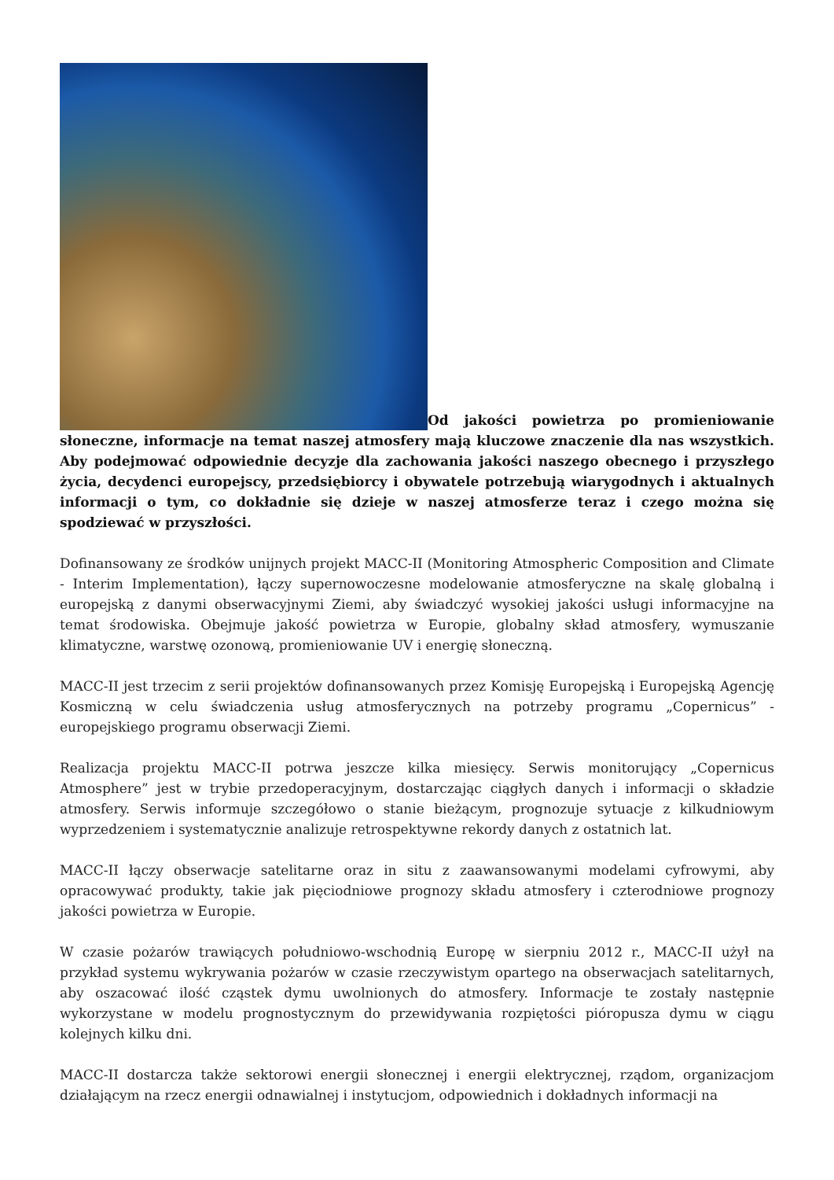Od jakości powietrza po promieniowanie słoneczne, informacje na temat naszej atmosfery mają kluczowe znaczenie dla nas wszystkich. Aby podejmować odpowiednie decyzje dla zachowania jakości naszego obecnego i przyszłego życia, decydenci europejscy, przedsiębiorcy i obywatele potrzebują wiarygodnych i aktualnych informacji o tym, co dokładnie się dzieje w naszej atmosferze teraz i czego można się spodziewać w przyszłości.
Dofinansowany ze środków unijnych projekt MACC-II (Monitoring Atmospheric Composition and Climate - Interim Implementation), łączy supernowoczesne modelowanie atmosferyczne na skalę globalną i europejską z danymi obserwacyjnymi Ziemi, aby świadczyć wysokiej jakości usługi informacyjne na temat środowiska. Obejmuje jakość powietrza w Europie, globalny skład atmosfery, wymuszanie klimatyczne, warstwę ozonową, promieniowanie UV i energię słoneczną.
MACC-II jest trzecim z serii projektów dofinansowanych przez Komisję Europejską i Europejską Agencję Kosmiczną w celu świadczenia usług atmosferycznych na potrzeby programu „Copernicus” - europejskiego programu obserwacji Ziemi.
Realizacja projektu MACC-II potrwa jeszcze kilka miesięcy. Serwis monitorujący „Copernicus Atmosphere” jest w trybie przedoperacyjnym, dostarczając ciągłych danych i informacji o składzie atmosfery. Serwis informuje szczegółowo o stanie bieżącym, prognozuje sytuacje z kilkudniowym wyprzedzeniem i systematycznie analizuje retrospektywne rekordy danych z ostatnich lat.
MACC-II łączy obserwacje satelitarne oraz in situ z zaawansowanymi modelami cyfrowymi, aby opracowywać produkty, takie jak pięciodniowe prognozy składu atmosfery i czterodniowe prognozy jakości powietrza w Europie.
W czasie pożarów trawiących południowo-wschodnią Europę w sierpniu 2012 r., MACC-II użył na przykład systemu wykrywania pożarów w czasie rzeczywistym opartego na obserwacjach satelitarnych, aby oszacować ilość cząstek dymu uwolnionych do atmosfery. Informacje te zostały następnie wykorzystane w modelu prognostycznym do przewidywania rozpiętości pióropusza dymu w ciągu kolejnych kilku dni.
MACC-II dostarcza także sektorowi energii słonecznej i energii elektrycznej, rządom, organizacjom działającym na rzecz energii odnawialnej i instytucjom, odpowiednich i dokładnych informacji na